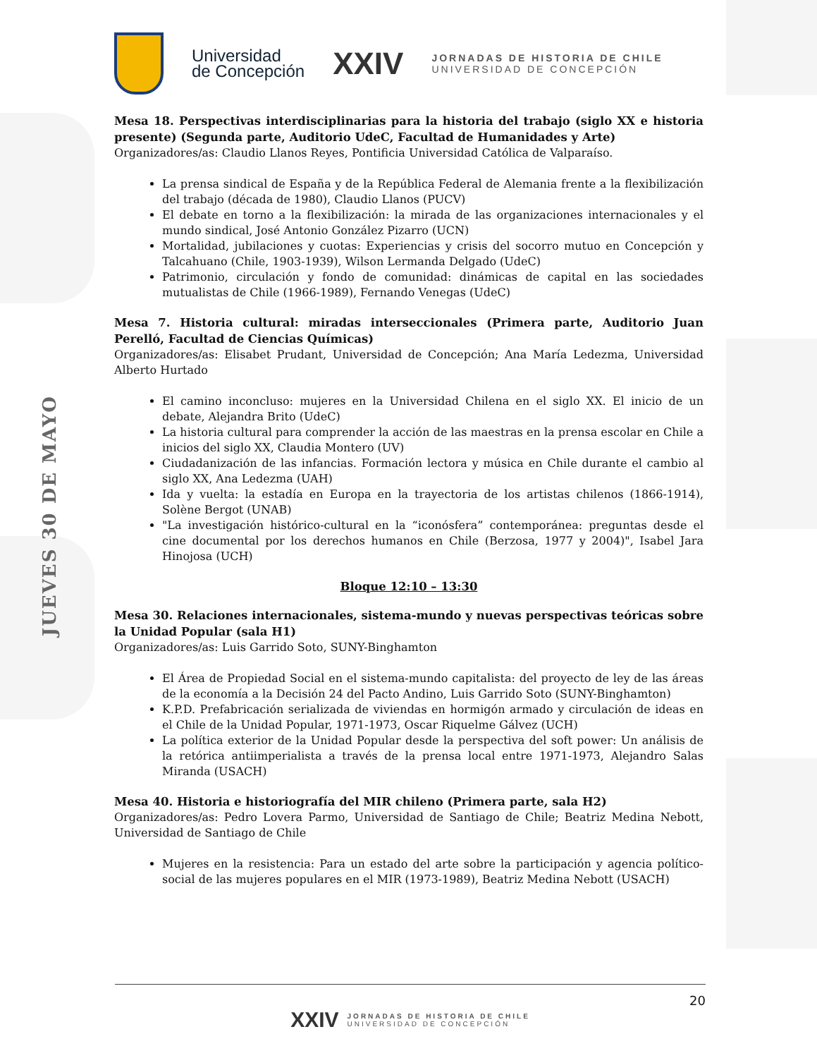JUEVES 30 DE MAYO
Universidad
de Concepción
XXIV
JORNADAS DE HISTORIA DE CHILE
UNIVERSIDAD DE CONCEPCIÓN
Mesa 18. Perspectivas interdisciplinarias para la historia del trabajo (siglo XX e historia presente) (Segunda parte, Auditorio UdeC, Facultad de Humanidades y Arte)
Organizadores/as: Claudio Llanos Reyes, Pontificia Universidad Católica de Valparaíso.
La prensa sindical de España y de la República Federal de Alemania frente a la flexibilización del trabajo (década de 1980), Claudio Llanos (PUCV)
El debate en torno a la flexibilización: la mirada de las organizaciones internacionales y el mundo sindical, José Antonio González Pizarro (UCN)
Mortalidad, jubilaciones y cuotas: Experiencias y crisis del socorro mutuo en Concepción y Talcahuano (Chile, 1903-1939), Wilson Lermanda Delgado (UdeC)
Patrimonio, circulación y fondo de comunidad: dinámicas de capital en las sociedades mutualistas de Chile (1966-1989), Fernando Venegas (UdeC)
Mesa 7. Historia cultural: miradas interseccionales (Primera parte, Auditorio Juan Perelló, Facultad de Ciencias Químicas)
Organizadores/as: Elisabet Prudant, Universidad de Concepción; Ana María Ledezma, Universidad Alberto Hurtado
El camino inconcluso: mujeres en la Universidad Chilena en el siglo XX. El inicio de un debate, Alejandra Brito (UdeC)
La historia cultural para comprender la acción de las maestras en la prensa escolar en Chile a inicios del siglo XX, Claudia Montero (UV)
Ciudadanización de las infancias. Formación lectora y música en Chile durante el cambio al siglo XX, Ana Ledezma (UAH)
Ida y vuelta: la estadía en Europa en la trayectoria de los artistas chilenos (1866-1914), Solène Bergot (UNAB)
"La investigación histórico-cultural en la “iconósfera” contemporánea: preguntas desde el cine documental por los derechos humanos en Chile (Berzosa, 1977 y 2004)", Isabel Jara Hinojosa (UCH)
Bloque 12:10 – 13:30
Mesa 30. Relaciones internacionales, sistema-mundo y nuevas perspectivas teóricas sobre la Unidad Popular (sala H1)
Organizadores/as: Luis Garrido Soto, SUNY-Binghamton
El Área de Propiedad Social en el sistema-mundo capitalista: del proyecto de ley de las áreas de la economía a la Decisión 24 del Pacto Andino, Luis Garrido Soto (SUNY-Binghamton)
K.P.D. Prefabricación serializada de viviendas en hormigón armado y circulación de ideas en el Chile de la Unidad Popular, 1971-1973, Oscar Riquelme Gálvez (UCH)
La política exterior de la Unidad Popular desde la perspectiva del soft power: Un análisis de la retórica antiimperialista a través de la prensa local entre 1971-1973, Alejandro Salas Miranda (USACH)
Mesa 40. Historia e historiografía del MIR chileno (Primera parte, sala H2)
Organizadores/as: Pedro Lovera Parmo, Universidad de Santiago de Chile; Beatriz Medina Nebott, Universidad de Santiago de Chile
Mujeres en la resistencia: Para un estado del arte sobre la participación y agencia político-social de las mujeres populares en el MIR (1973-1989), Beatriz Medina Nebott (USACH)
20
XXIV JORNADAS DE HISTORIA DE CHILE
UNIVERSIDAD DE CONCEPCIÓN